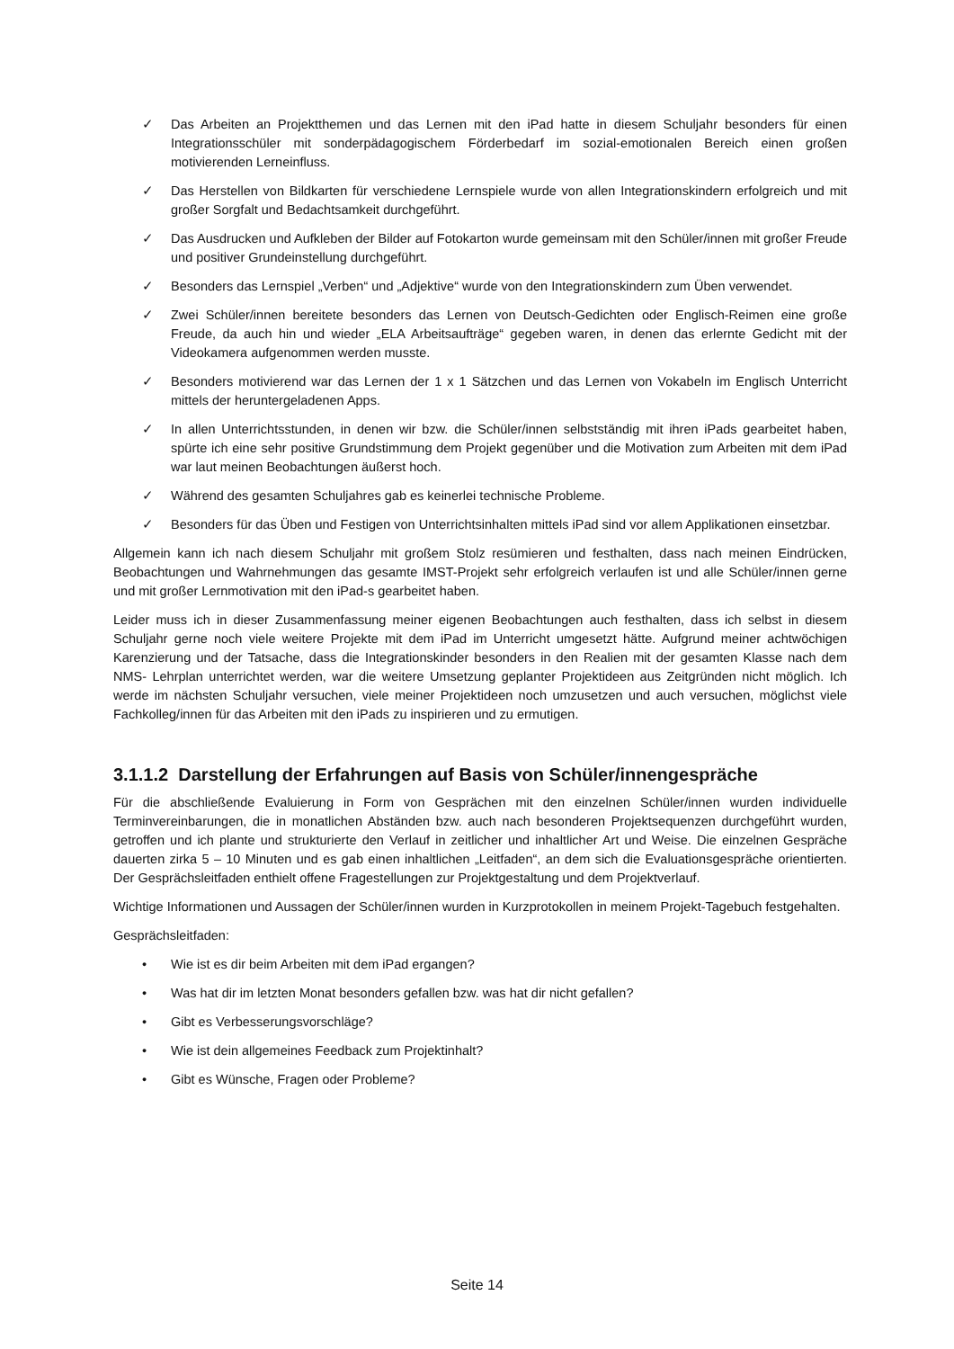✓ Das Arbeiten an Projektthemen und das Lernen mit den iPad hatte in diesem Schuljahr besonders für einen Integrationsschüler mit sonderpädagogischem Förderbedarf im sozial-emotionalen Bereich einen großen motivierenden Lerneinfluss.
✓ Das Herstellen von Bildkarten für verschiedene Lernspiele wurde von allen Integrationskindern erfolgreich und mit großer Sorgfalt und Bedachtsamkeit durchgeführt.
✓ Das Ausdrucken und Aufkleben der Bilder auf Fotokarton wurde gemeinsam mit den Schüler/innen mit großer Freude und positiver Grundeinstellung durchgeführt.
✓ Besonders das Lernspiel „Verben“ und „Adjektive“ wurde von den Integrationskindern zum Üben verwendet.
✓ Zwei Schüler/innen bereitete besonders das Lernen von Deutsch-Gedichten oder Englisch-Reimen eine große Freude, da auch hin und wieder „ELA Arbeitsaufträge“ gegeben waren, in denen das erlernte Gedicht mit der Videokamera aufgenommen werden musste.
✓ Besonders motivierend war das Lernen der 1 x 1 Sätzchen und das Lernen von Vokabeln im Englisch Unterricht mittels der heruntergeladenen Apps.
✓ In allen Unterrichtsstunden, in denen wir bzw. die Schüler/innen selbstständig mit ihren iPads gearbeitet haben, spürte ich eine sehr positive Grundstimmung dem Projekt gegenüber und die Motivation zum Arbeiten mit dem iPad war laut meinen Beobachtungen äußerst hoch.
✓ Während des gesamten Schuljahres gab es keinerlei technische Probleme.
✓ Besonders für das Üben und Festigen von Unterrichtsinhalten mittels iPad sind vor allem Applikationen einsetzbar.
Allgemein kann ich nach diesem Schuljahr mit großem Stolz resümieren und festhalten, dass nach meinen Eindrücken, Beobachtungen und Wahrnehmungen das gesamte IMST-Projekt sehr erfolgreich verlaufen ist und alle Schüler/innen gerne und mit großer Lernmotivation mit den iPad-s gearbeitet haben.
Leider muss ich in dieser Zusammenfassung meiner eigenen Beobachtungen auch festhalten, dass ich selbst in diesem Schuljahr gerne noch viele weitere Projekte mit dem iPad im Unterricht umgesetzt hätte. Aufgrund meiner achtwöchigen Karenzierung und der Tatsache, dass die Integrationskinder besonders in den Realien mit der gesamten Klasse nach dem NMS- Lehrplan unterrichtet werden, war die weitere Umsetzung geplanter Projektideen aus Zeitgründen nicht möglich. Ich werde im nächsten Schuljahr versuchen, viele meiner Projektideen noch umzusetzen und auch versuchen, möglichst viele Fachkolleg/innen für das Arbeiten mit den iPads zu inspirieren und zu ermutigen.
3.1.1.2 Darstellung der Erfahrungen auf Basis von Schüler/innengespräche
Für die abschließende Evaluierung in Form von Gesprächen mit den einzelnen Schüler/innen wurden individuelle Terminvereinbarungen, die in monatlichen Abständen bzw. auch nach besonderen Projektsequenzen durchgeführt wurden, getroffen und ich plante und strukturierte den Verlauf in zeitlicher und inhaltlicher Art und Weise. Die einzelnen Gespräche dauerten zirka 5 – 10 Minuten und es gab einen inhaltlichen „Leitfaden“, an dem sich die Evaluationsgespräche orientierten. Der Gesprächsleitfaden enthielt offene Fragestellungen zur Projektgestaltung und dem Projektverlauf.
Wichtige Informationen und Aussagen der Schüler/innen wurden in Kurzprotokollen in meinem Projekt-Tagebuch festgehalten.
Gesprächsleitfaden:
• Wie ist es dir beim Arbeiten mit dem iPad ergangen?
• Was hat dir im letzten Monat besonders gefallen bzw. was hat dir nicht gefallen?
• Gibt es Verbesserungsvorschläge?
• Wie ist dein allgemeines Feedback zum Projektinhalt?
• Gibt es Wünsche, Fragen oder Probleme?
Seite 14